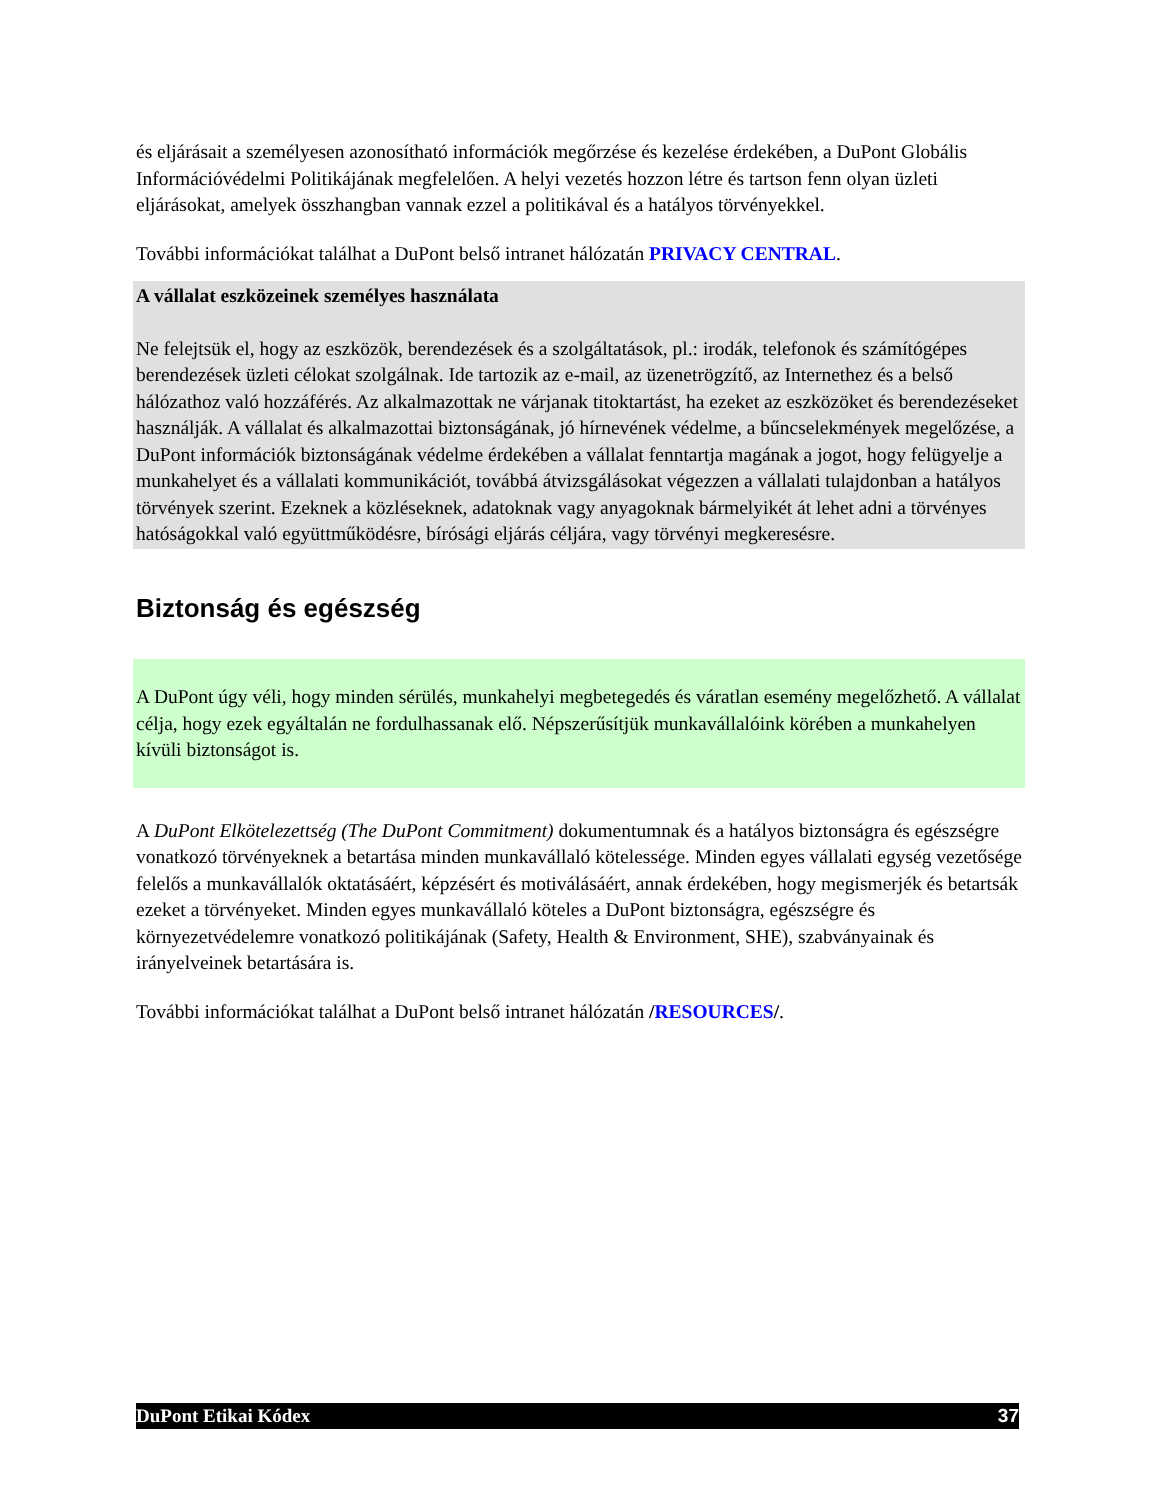és eljárásait a személyesen azonosítható információk megőrzése és kezelése érdekében, a DuPont Globális Információvédelmi Politikájának megfelelően. A helyi vezetés hozzon létre és tartson fenn olyan üzleti eljárásokat, amelyek összhangban vannak ezzel a politikával és a hatályos törvényekkel.
További információkat találhat a DuPont belső intranet hálózatán PRIVACY CENTRAL.
A vállalat eszközeinek személyes használata
Ne felejtsük el, hogy az eszközök, berendezések és a szolgáltatások, pl.: irodák, telefonok és számítógépes berendezések üzleti célokat szolgálnak. Ide tartozik az e-mail, az üzenetrögzítő, az Internethez és a belső hálózathoz való hozzáférés. Az alkalmazottak ne várjanak titoktartást, ha ezeket az eszközöket és berendezéseket használják. A vállalat és alkalmazottai biztonságának, jó hírnevének védelme, a bűncselekmények megelőzése, a DuPont információk biztonságának védelme érdekében a vállalat fenntartja magának a jogot, hogy felügyelje a munkahelyet és a vállalati kommunikációt, továbbá átvizsgálásokat végezzen a vállalati tulajdonban a hatályos törvények szerint. Ezeknek a közléseknek, adatoknak vagy anyagoknak bármelyikét át lehet adni a törvényes hatóságokkal való együttműködésre, bírósági eljárás céljára, vagy törvényi megkeresésre.
Biztonság és egészség
A DuPont úgy véli, hogy minden sérülés, munkahelyi megbetegedés és váratlan esemény megelőzhető. A vállalat célja, hogy ezek egyáltalán ne fordulhassanak elő. Népszerűsítjük munkavállalóink körében a munkahelyen kívüli biztonságot is.
A DuPont Elkötelezettség (The DuPont Commitment) dokumentumnak és a hatályos biztonságra és egészségre vonatkozó törvényeknek a betartása minden munkavállaló kötelessége. Minden egyes vállalati egység vezetősége felelős a munkavállalók oktatásáért, képzésért és motiválásáért, annak érdekében, hogy megismerjék és betartsák ezeket a törvényeket. Minden egyes munkavállaló köteles a DuPont biztonságra, egészségre és környezetvédelemre vonatkozó politikájának (Safety, Health & Environment, SHE), szabványainak és irányelveinek betartására is.
További információkat találhat a DuPont belső intranet hálózatán /RESOURCES/.
DuPont Etikai Kódex 37